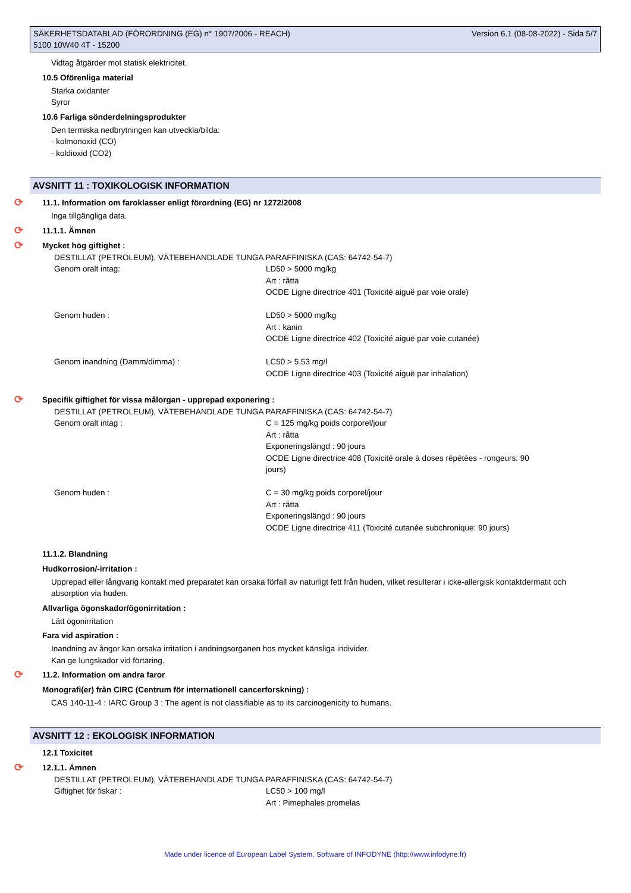SÄKERHETSDATABLAD (FÖRORDNING (EG) n° 1907/2006 - REACH)
5100 10W40 4T - 15200
Version 6.1 (08-08-2022) - Sida 5/7
Vidtag åtgärder mot statisk elektricitet.
10.5 Oförenliga material
Starka oxidanter
Syror
10.6 Farliga sönderdelningsprodukter
Den termiska nedbrytningen kan utveckla/bilda:
- kolmonoxid (CO)
- koldioxid (CO2)
AVSNITT 11 : TOXIKOLOGISK INFORMATION
⟳ 11.1. Information om faroklasser enligt förordning (EG) nr 1272/2008
Inga tillgängliga data.
⟳ 11.1.1. Ämnen
⟳ Mycket hög giftighet :
| DESTILLAT (PETROLEUM), VÄTEBEHANDLADE TUNGA PARAFFINISKA (CAS: 64742-54-7) | |
| Genom oralt intag: | LD50 > 5000 mg/kg Art : råtta OCDE Ligne directrice 401 (Toxicité aiguë par voie orale) |
| Genom huden : | LD50 > 5000 mg/kg Art : kanin OCDE Ligne directrice 402 (Toxicité aiguë par voie cutanée) |
| Genom inandning (Damm/dimma) : | LC50 > 5.53 mg/l OCDE Ligne directrice 403 (Toxicité aiguë par inhalation) |
⟳ Specifik giftighet för vissa målorgan - upprepad exponering :
| DESTILLAT (PETROLEUM), VÄTEBEHANDLADE TUNGA PARAFFINISKA (CAS: 64742-54-7) | |
| Genom oralt intag : | C = 125 mg/kg poids corporel/jour Art : råtta Exponeringslängd : 90 jours OCDE Ligne directrice 408 (Toxicité orale à doses répétées - rongeurs: 90 jours) |
| Genom huden : | C = 30 mg/kg poids corporel/jour Art : råtta Exponeringslängd : 90 jours OCDE Ligne directrice 411 (Toxicité cutanée subchronique: 90 jours) |
11.1.2. Blandning
Hudkorrosion/-irritation :
Upprepad eller långvarig kontakt med preparatet kan orsaka förfall av naturligt fett från huden, vilket resulterar i icke-allergisk kontaktdermatit och absorption via huden.
Allvarliga ögonskador/ögonirritation :
Lätt ögonirritation
Fara vid aspiration :
Inandning av ångor kan orsaka irritation i andningsorganen hos mycket känsliga individer.
Kan ge lungskador vid förtäring.
⟳ 11.2. Information om andra faror
Monografi(er) från CIRC (Centrum för internationell cancerforskning) :
CAS 140-11-4 : IARC Group 3 : The agent is not classifiable as to its carcinogenicity to humans.
AVSNITT 12 : EKOLOGISK INFORMATION
12.1 Toxicitet
⟳ 12.1.1. Ämnen
| DESTILLAT (PETROLEUM), VÄTEBEHANDLADE TUNGA PARAFFINISKA (CAS: 64742-54-7) | |
| Giftighet för fiskar : | LC50 > 100 mg/l Art : Pimephales promelas |
Made under licence of European Label System, Software of INFODYNE (http://www.infodyne.fr)